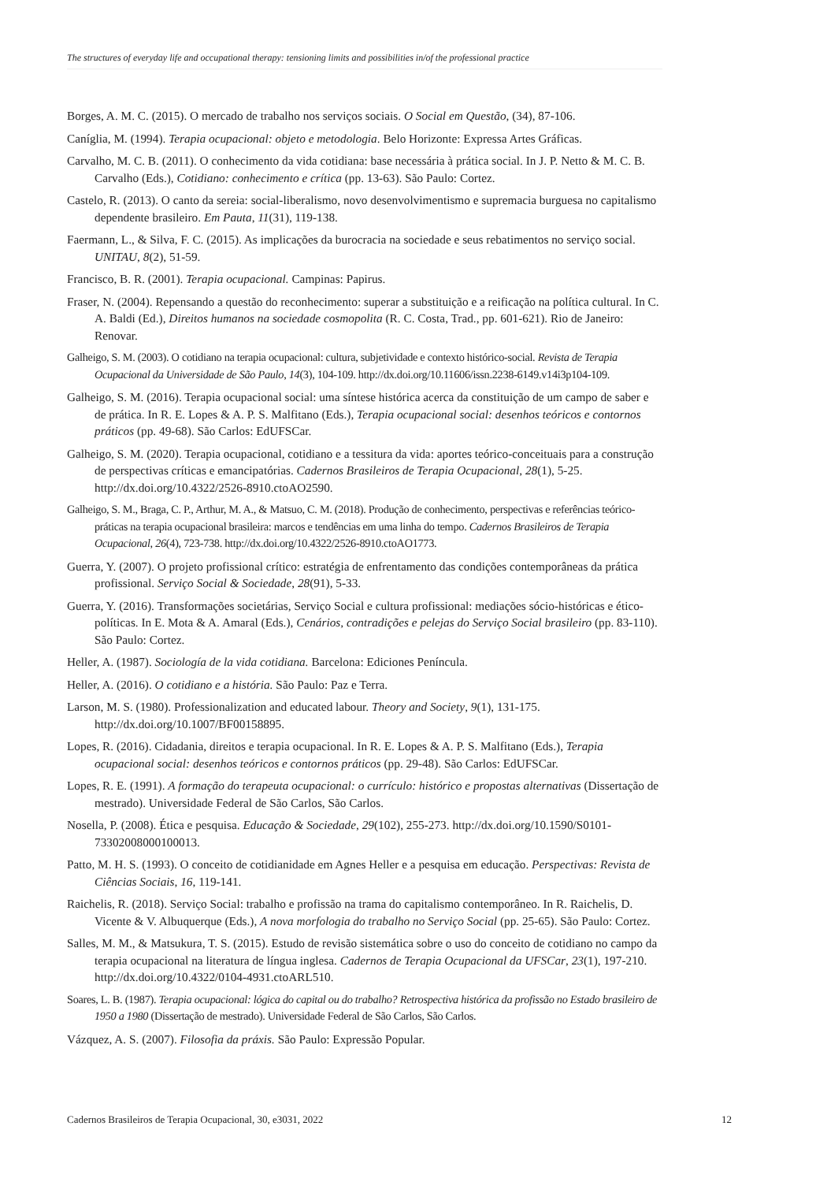The structures of everyday life and occupational therapy: tensioning limits and possibilities in/of the professional practice
Borges, A. M. C. (2015). O mercado de trabalho nos serviços sociais. O Social em Questão, (34), 87-106.
Caníglia, M. (1994). Terapia ocupacional: objeto e metodologia. Belo Horizonte: Expressa Artes Gráficas.
Carvalho, M. C. B. (2011). O conhecimento da vida cotidiana: base necessária à prática social. In J. P. Netto & M. C. B. Carvalho (Eds.), Cotidiano: conhecimento e crítica (pp. 13-63). São Paulo: Cortez.
Castelo, R. (2013). O canto da sereia: social-liberalismo, novo desenvolvimentismo e supremacia burguesa no capitalismo dependente brasileiro. Em Pauta, 11(31), 119-138.
Faermann, L., & Silva, F. C. (2015). As implicações da burocracia na sociedade e seus rebatimentos no serviço social. UNITAU, 8(2), 51-59.
Francisco, B. R. (2001). Terapia ocupacional. Campinas: Papirus.
Fraser, N. (2004). Repensando a questão do reconhecimento: superar a substituição e a reificação na política cultural. In C. A. Baldi (Ed.), Direitos humanos na sociedade cosmopolita (R. C. Costa, Trad., pp. 601-621). Rio de Janeiro: Renovar.
Galheigo, S. M. (2003). O cotidiano na terapia ocupacional: cultura, subjetividade e contexto histórico-social. Revista de Terapia Ocupacional da Universidade de São Paulo, 14(3), 104-109. http://dx.doi.org/10.11606/issn.2238-6149.v14i3p104-109.
Galheigo, S. M. (2016). Terapia ocupacional social: uma síntese histórica acerca da constituição de um campo de saber e de prática. In R. E. Lopes & A. P. S. Malfitano (Eds.), Terapia ocupacional social: desenhos teóricos e contornos práticos (pp. 49-68). São Carlos: EdUFSCar.
Galheigo, S. M. (2020). Terapia ocupacional, cotidiano e a tessitura da vida: aportes teórico-conceituais para a construção de perspectivas críticas e emancipatórias. Cadernos Brasileiros de Terapia Ocupacional, 28(1), 5-25. http://dx.doi.org/10.4322/2526-8910.ctoAO2590.
Galheigo, S. M., Braga, C. P., Arthur, M. A., & Matsuo, C. M. (2018). Produção de conhecimento, perspectivas e referências teórico-práticas na terapia ocupacional brasileira: marcos e tendências em uma linha do tempo. Cadernos Brasileiros de Terapia Ocupacional, 26(4), 723-738. http://dx.doi.org/10.4322/2526-8910.ctoAO1773.
Guerra, Y. (2007). O projeto profissional crítico: estratégia de enfrentamento das condições contemporâneas da prática profissional. Serviço Social & Sociedade, 28(91), 5-33.
Guerra, Y. (2016). Transformações societárias, Serviço Social e cultura profissional: mediações sócio-históricas e ético-políticas. In E. Mota & A. Amaral (Eds.), Cenários, contradições e pelejas do Serviço Social brasileiro (pp. 83-110). São Paulo: Cortez.
Heller, A. (1987). Sociología de la vida cotidiana. Barcelona: Ediciones Peníncula.
Heller, A. (2016). O cotidiano e a história. São Paulo: Paz e Terra.
Larson, M. S. (1980). Professionalization and educated labour. Theory and Society, 9(1), 131-175. http://dx.doi.org/10.1007/BF00158895.
Lopes, R. (2016). Cidadania, direitos e terapia ocupacional. In R. E. Lopes & A. P. S. Malfitano (Eds.), Terapia ocupacional social: desenhos teóricos e contornos práticos (pp. 29-48). São Carlos: EdUFSCar.
Lopes, R. E. (1991). A formação do terapeuta ocupacional: o currículo: histórico e propostas alternativas (Dissertação de mestrado). Universidade Federal de São Carlos, São Carlos.
Nosella, P. (2008). Ética e pesquisa. Educação & Sociedade, 29(102), 255-273. http://dx.doi.org/10.1590/S0101-73302008000100013.
Patto, M. H. S. (1993). O conceito de cotidianidade em Agnes Heller e a pesquisa em educação. Perspectivas: Revista de Ciências Sociais, 16, 119-141.
Raichelis, R. (2018). Serviço Social: trabalho e profissão na trama do capitalismo contemporâneo. In R. Raichelis, D. Vicente & V. Albuquerque (Eds.), A nova morfologia do trabalho no Serviço Social (pp. 25-65). São Paulo: Cortez.
Salles, M. M., & Matsukura, T. S. (2015). Estudo de revisão sistemática sobre o uso do conceito de cotidiano no campo da terapia ocupacional na literatura de língua inglesa. Cadernos de Terapia Ocupacional da UFSCar, 23(1), 197-210. http://dx.doi.org/10.4322/0104-4931.ctoARL510.
Soares, L. B. (1987). Terapia ocupacional: lógica do capital ou do trabalho? Retrospectiva histórica da profissão no Estado brasileiro de 1950 a 1980 (Dissertação de mestrado). Universidade Federal de São Carlos, São Carlos.
Vázquez, A. S. (2007). Filosofia da práxis. São Paulo: Expressão Popular.
Cadernos Brasileiros de Terapia Ocupacional, 30, e3031, 2022 12